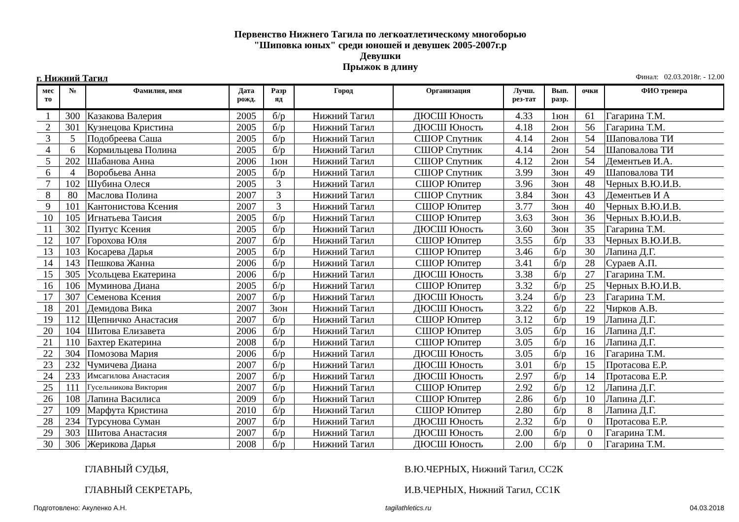Первенство Нижнего Тагила по легкоатлетическому многоборью
"Шиповка юных" среди юношей и девушек 2005-2007г.р
Девушки
Прыжок в длину
г. Нижний Тагил Финал: 02.03.2018г. - 12.00
| мес то | № | Фамилия, имя | Дата рожд. | Разр яд | Город | Организация | Лучш. рез-тат | Вып. разр. | очки | ФИО тренера |
| --- | --- | --- | --- | --- | --- | --- | --- | --- | --- | --- |
| 1 | 300 | Казакова Валерия | 2005 | б/р | Нижний Тагил | ДЮСШ Юность | 4.33 | 1юн | 61 | Гагарина Т.М. |
| 2 | 301 | Кузнецова Кристина | 2005 | б/р | Нижний Тагил | ДЮСШ Юность | 4.18 | 2юн | 56 | Гагарина Т.М. |
| 3 | 5 | Подобреева Саша | 2005 | б/р | Нижний Тагил | СШОР Спутник | 4.14 | 2юн | 54 | Шаповалова ТИ |
| 4 | 6 | Кормильцева Полина | 2005 | б/р | Нижний Тагил | СШОР Спутник | 4.14 | 2юн | 54 | Шаповалова ТИ |
| 5 | 202 | Шабанова Анна | 2006 | 1юн | Нижний Тагил | СШОР Спутник | 4.12 | 2юн | 54 | Дементьев И.А. |
| 6 | 4 | Воробьева Анна | 2005 | б/р | Нижний Тагил | СШОР Спутник | 3.99 | 3юн | 49 | Шаповалова ТИ |
| 7 | 102 | Шубина Олеся | 2005 | 3 | Нижний Тагил | СШОР Юпитер | 3.96 | 3юн | 48 | Черных В.Ю.И.В. |
| 8 | 80 | Маслова Полина | 2007 | 3 | Нижний Тагил | СШОР Спутник | 3.84 | 3юн | 43 | Дементьев И А |
| 9 | 101 | Кантонистова Ксения | 2007 | 3 | Нижний Тагил | СШОР Юпитер | 3.77 | 3юн | 40 | Черных В.Ю.И.В. |
| 10 | 105 | Игнатьева Таисия | 2005 | б/р | Нижний Тагил | СШОР Юпитер | 3.63 | 3юн | 36 | Черных В.Ю.И.В. |
| 11 | 302 | Пунтус Ксения | 2005 | б/р | Нижний Тагил | ДЮСШ Юность | 3.60 | 3юн | 35 | Гагарина Т.М. |
| 12 | 107 | Горохова Юля | 2007 | б/р | Нижний Тагил | СШОР Юпитер | 3.55 | б/р | 33 | Черных В.Ю.И.В. |
| 13 | 103 | Косарева Дарья | 2005 | б/р | Нижний Тагил | СШОР Юпитер | 3.46 | б/р | 30 | Лапина Д.Г. |
| 14 | 143 | Пешкова Жанна | 2006 | б/р | Нижний Тагил | СШОР Юпитер | 3.41 | б/р | 28 | Сураев А.П. |
| 15 | 305 | Усольцева Екатерина | 2006 | б/р | Нижний Тагил | ДЮСШ Юность | 3.38 | б/р | 27 | Гагарина Т.М. |
| 16 | 106 | Муминова Диана | 2005 | б/р | Нижний Тагил | СШОР Юпитер | 3.32 | б/р | 25 | Черных В.Ю.И.В. |
| 17 | 307 | Семенова Ксения | 2007 | б/р | Нижний Тагил | ДЮСШ Юность | 3.24 | б/р | 23 | Гагарина Т.М. |
| 18 | 201 | Демидова Вика | 2007 | 3юн | Нижний Тагил | ДЮСШ Юность | 3.22 | б/р | 22 | Чирков А.В. |
| 19 | 112 | Щепничко Анастасия | 2007 | б/р | Нижний Тагил | СШОР Юпитер | 3.12 | б/р | 19 | Лапина Д.Г. |
| 20 | 104 | Шитова Елизавета | 2006 | б/р | Нижний Тагил | СШОР Юпитер | 3.05 | б/р | 16 | Лапина Д.Г. |
| 21 | 110 | Бахтер Екатерина | 2008 | б/р | Нижний Тагил | СШОР Юпитер | 3.05 | б/р | 16 | Лапина Д.Г. |
| 22 | 304 | Помозова Мария | 2006 | б/р | Нижний Тагил | ДЮСШ Юность | 3.05 | б/р | 16 | Гагарина Т.М. |
| 23 | 232 | Чумичева Диана | 2007 | б/р | Нижний Тагил | ДЮСШ Юность | 3.01 | б/р | 15 | Протасова Е.Р. |
| 24 | 233 | Имсагилова Анастасия | 2007 | б/р | Нижний Тагил | ДЮСШ Юность | 2.97 | б/р | 14 | Протасова Е.Р. |
| 25 | 111 | Гусельникова Виктория | 2007 | б/р | Нижний Тагил | СШОР Юпитер | 2.92 | б/р | 12 | Лапина Д.Г. |
| 26 | 108 | Лапина Василиса | 2009 | б/р | Нижний Тагил | СШОР Юпитер | 2.86 | б/р | 10 | Лапина Д.Г. |
| 27 | 109 | Марфута Кристина | 2010 | б/р | Нижний Тагил | СШОР Юпитер | 2.80 | б/р | 8 | Лапина Д.Г. |
| 28 | 234 | Турсунова Суман | 2007 | б/р | Нижний Тагил | ДЮСШ Юность | 2.32 | б/р | 0 | Протасова Е.Р. |
| 29 | 303 | Шитова Анастасия | 2007 | б/р | Нижний Тагил | ДЮСШ Юность | 2.00 | б/р | 0 | Гагарина Т.М. |
| 30 | 306 | Жерикова Дарья | 2008 | б/р | Нижний Тагил | ДЮСШ Юность | 2.00 | б/р | 0 | Гагарина Т.М. |
ГЛАВНЫЙ СУДЬЯ,
ГЛАВНЫЙ СЕКРЕТАРЬ,
В.Ю.ЧЕРНЫХ, Нижний Тагил, СС2К
И.В.ЧЕРНЫХ, Нижний Тагил, СС1К
Подготовлено: Акуленко А.Н. tagilathletics.ru 04.03.2018